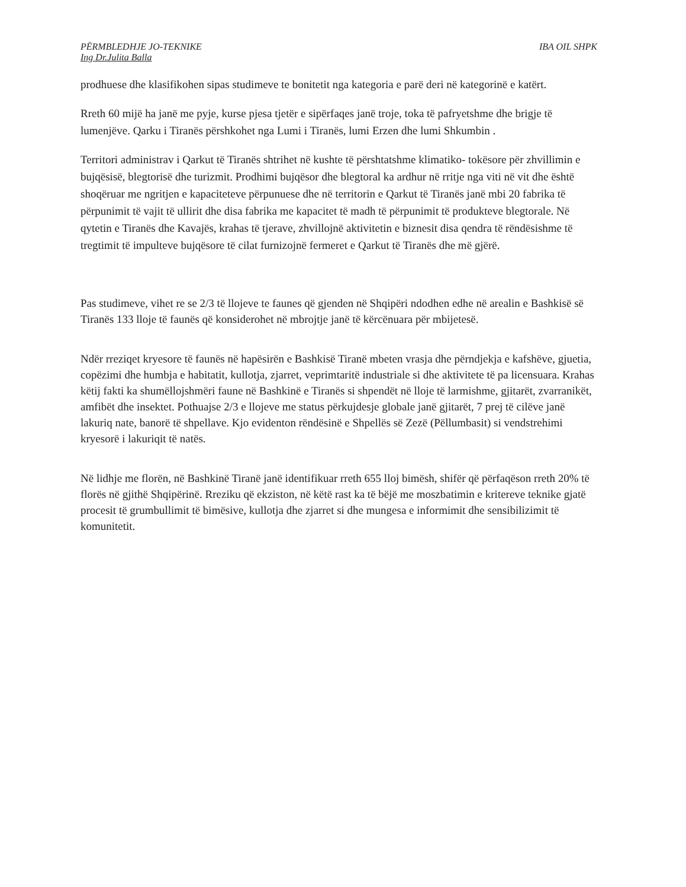PËRMBLEDHJE JO-TEKNIKE IBA OIL SHPK
Ing Dr.Julita Balla
prodhuese dhe klasifikohen sipas studimeve te bonitetit nga kategoria e parë deri në kategorinë e katërt.
Rreth 60 mijë ha janë me pyje, kurse pjesa tjetër e sipërfaqes janë troje, toka të pafryetshme dhe brigje të lumenjëve. Qarku i Tiranës përshkohet nga Lumi i Tiranës, lumi Erzen dhe lumi Shkumbin .
Territori administrav i Qarkut të Tiranës shtrihet në kushte të përshtatshme klimatiko- tokësore për zhvillimin e bujqësisë, blegtorisë dhe turizmit. Prodhimi bujqësor dhe blegtoral ka ardhur në rritje nga viti në vit dhe është shoqëruar me ngritjen e kapaciteteve përpunuese dhe në territorin e Qarkut të Tiranës janë mbi 20 fabrika të përpunimit të vajit të ullirit dhe disa fabrika me kapacitet të madh të përpunimit të produkteve blegtorale. Në qytetin e Tiranës dhe Kavajës, krahas të tjerave, zhvillojnë aktivitetin e biznesit disa qendra të rëndësishme të tregtimit të impulteve bujqësore të cilat furnizojnë fermeret e Qarkut të Tiranës dhe më gjërë.
Pas studimeve, vihet re se 2/3 të llojeve te faunes që gjenden në Shqipëri ndodhen edhe në arealin e Bashkisë së Tiranës 133 lloje të faunës që konsiderohet në mbrojtje janë të kërcënuara për mbijetesë.
Ndër rreziqet kryesore të faunës në hapësirën e Bashkisë Tiranë mbeten vrasja dhe përndjekja e kafshëve, gjuetia, copëzimi dhe humbja e habitatit, kullotja, zjarret, veprimtaritë industriale si dhe aktivitete të pa licensuara. Krahas këtij fakti ka shumëllojshmëri faune në Bashkinë e Tiranës si shpendët në lloje të larmishme, gjitarët, zvarranikët, amfibët dhe insektet. Pothuajse 2/3 e llojeve me status përkujdesje globale janë gjitarët, 7 prej të cilëve janë lakuriq nate, banorë të shpellave. Kjo evidenton rëndësinë e Shpellës së Zezë (Pëllumbasit) si vendstrehimi kryesorë i lakuriqit të natës.
Në lidhje me florën, në Bashkinë Tiranë janë identifikuar rreth 655 lloj bimësh, shifër që përfaqëson rreth 20% të florës në gjithë Shqipërinë. Rreziku që ekziston, në këtë rast ka të bëjë me moszbatimin e kritereve teknike gjatë procesit të grumbullimit të bimësive, kullotja dhe zjarret si dhe mungesa e informimit dhe sensibilizimit të komunitetit.